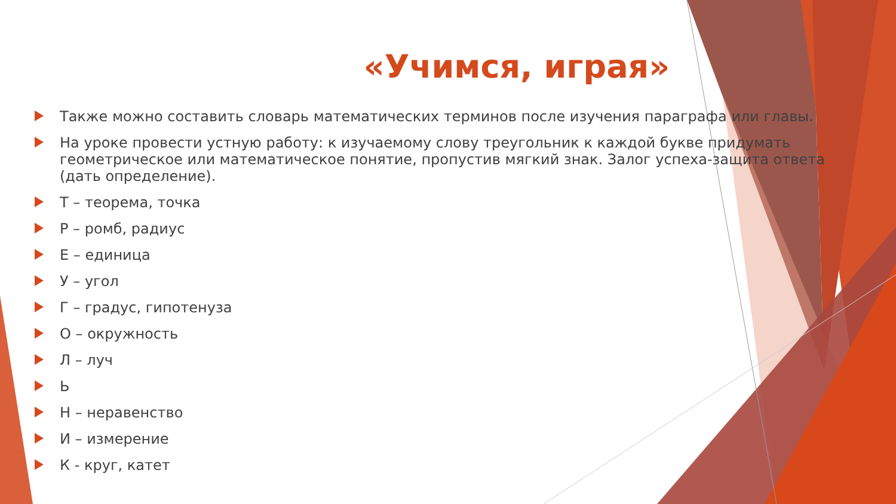«Учимся, играя»
Также можно составить словарь математических терминов после изучения параграфа или главы.
На уроке провести устную работу: к изучаемому слову треугольник к каждой букве придумать геометрическое или математическое понятие, пропустив мягкий знак. Залог успеха-защита ответа (дать определение).
Т – теорема, точка
Р – ромб, радиус
Е – единица
У – угол
Г – градус, гипотенуза
О – окружность
Л – луч
Ь
Н – неравенство
И – измерение
К - круг, катет